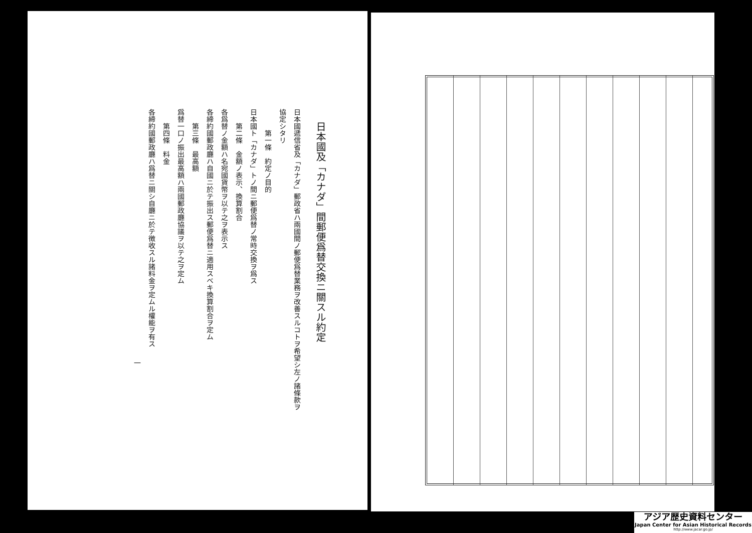日本國及「カナダ」間郵便爲替交換ニ關スル約定
日本國遞信省及「カナダ」郵政省ハ兩國間ノ郵便爲替業務ヲ改善スルコトヲ希望シ左ノ諸條款ヲ
協定シタリ
第一條　約定ノ目的
日本國ト「カナダ」トノ間ニ郵便爲替ノ常時交換ヲ爲ス
第二條　金額ノ表示、換算割合
各爲替ノ金額ハ名宛國貨幣ヲ以テ之ヲ表示ス
各締約國郵政廳ハ自國ニ於テ振出ス郵便爲替ニ適用スベキ換算割合ヲ定ム
第三條　最高額
爲替一口ノ振出最高額ハ兩國郵政廳協議ヲ以テ之ヲ定ム
第四條　料金
各締約國郵政廳ハ爲替ニ關シ自廳ニ於テ徴收スル諸料金ヲ定ムル權能ヲ有ス
一
アジア歴史資料センター
Japan Center for Asian Historical Records
http://www.jacar.go.jp/